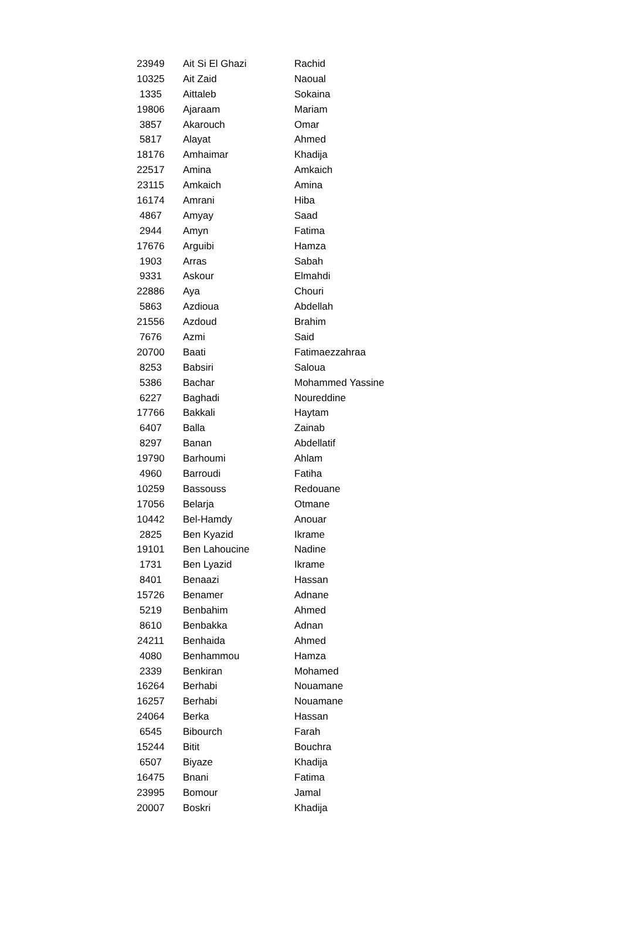| 23949 | Ait Si El Ghazi | Rachid |
| 10325 | Ait Zaid | Naoual |
| 1335 | Aittaleb | Sokaina |
| 19806 | Ajaraam | Mariam |
| 3857 | Akarouch | Omar |
| 5817 | Alayat | Ahmed |
| 18176 | Amhaimar | Khadija |
| 22517 | Amina | Amkaich |
| 23115 | Amkaich | Amina |
| 16174 | Amrani | Hiba |
| 4867 | Amyay | Saad |
| 2944 | Amyn | Fatima |
| 17676 | Arguibi | Hamza |
| 1903 | Arras | Sabah |
| 9331 | Askour | Elmahdi |
| 22886 | Aya | Chouri |
| 5863 | Azdioua | Abdellah |
| 21556 | Azdoud | Brahim |
| 7676 | Azmi | Said |
| 20700 | Baati | Fatimaezzahraa |
| 8253 | Babsiri | Saloua |
| 5386 | Bachar | Mohammed Yassine |
| 6227 | Baghadi | Noureddine |
| 17766 | Bakkali | Haytam |
| 6407 | Balla | Zainab |
| 8297 | Banan | Abdellatif |
| 19790 | Barhoumi | Ahlam |
| 4960 | Barroudi | Fatiha |
| 10259 | Bassouss | Redouane |
| 17056 | Belarja | Otmane |
| 10442 | Bel-Hamdy | Anouar |
| 2825 | Ben Kyazid | Ikrame |
| 19101 | Ben Lahoucine | Nadine |
| 1731 | Ben Lyazid | Ikrame |
| 8401 | Benaazi | Hassan |
| 15726 | Benamer | Adnane |
| 5219 | Benbahim | Ahmed |
| 8610 | Benbakka | Adnan |
| 24211 | Benhaida | Ahmed |
| 4080 | Benhammou | Hamza |
| 2339 | Benkiran | Mohamed |
| 16264 | Berhabi | Nouamane |
| 16257 | Berhabi | Nouamane |
| 24064 | Berka | Hassan |
| 6545 | Bibourch | Farah |
| 15244 | Bitit | Bouchra |
| 6507 | Biyaze | Khadija |
| 16475 | Bnani | Fatima |
| 23995 | Bomour | Jamal |
| 20007 | Boskri | Khadija |